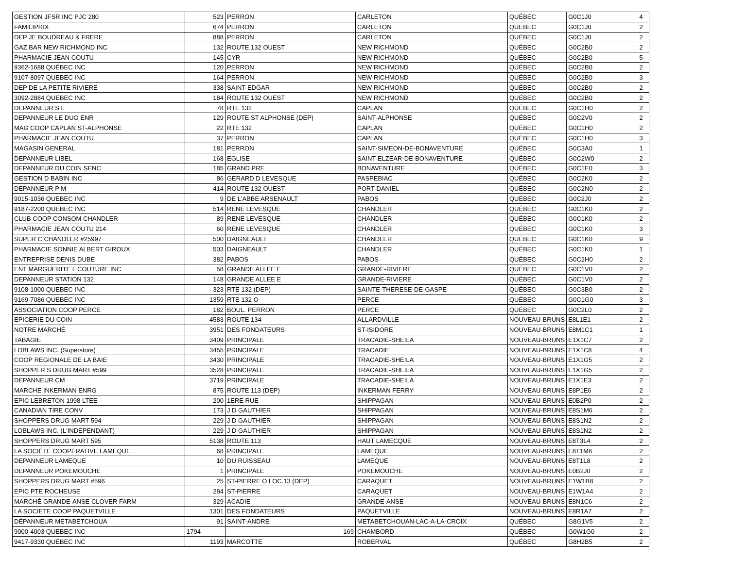| GESTION JFSR INC PJC 280 | 523 | PERRON | CARLETON | QUÉBEC | G0C1J0 | 4 |
| FAMILIPRIX | 674 | PERRON | CARLETON | QUÉBEC | G0C1J0 | 2 |
| DEP JE BOUDREAU & FRERE | 888 | PERRON | CARLETON | QUÉBEC | G0C1J0 | 2 |
| GAZ BAR NEW RICHMOND INC | 132 | ROUTE 132 OUEST | NEW RICHMOND | QUÉBEC | G0C2B0 | 2 |
| PHARMACIE JEAN COUTU | 145 | CYR | NEW RICHMOND | QUÉBEC | G0C2B0 | 5 |
| 9362-1688 QUÉBEC INC | 120 | PERRON | NEW RICHMOND | QUÉBEC | G0C2B0 | 2 |
| 9107-8097 QUEBEC INC | 164 | PERRON | NEW RICHMOND | QUÉBEC | G0C2B0 | 3 |
| DEP DE LA PETITE RIVIERE | 338 | SAINT-EDGAR | NEW RICHMOND | QUÉBEC | G0C2B0 | 2 |
| 3092-2884 QUEBEC INC | 184 | ROUTE 132 OUEST | NEW RICHMOND | QUÉBEC | G0C2B0 | 2 |
| DEPANNEUR S L | 78 | RTE 132 | CAPLAN | QUÉBEC | G0C1H0 | 2 |
| DEPANNEUR LE DUO ENR | 129 | ROUTE ST ALPHONSE (DEP) | SAINT-ALPHONSE | QUÉBEC | G0C2V0 | 2 |
| MAG COOP CAPLAN ST-ALPHONSE | 22 | RTE 132 | CAPLAN | QUÉBEC | G0C1H0 | 2 |
| PHARMACIE JEAN COUTU | 37 | PERRON | CAPLAN | QUÉBEC | G0C1H0 | 3 |
| MAGASIN GENERAL | 181 | PERRON | SAINT-SIMEON-DE-BONAVENTURE | QUÉBEC | G0C3A0 | 1 |
| DEPANNEUR LIBEL | 168 | EGLISE | SAINT-ELZEAR-DE-BONAVENTURE | QUÉBEC | G0C2W0 | 2 |
| DEPANNEUR DU COIN SENC | 185 | GRAND PRE | BONAVENTURE | QUÉBEC | G0C1E0 | 3 |
| GESTION D BABIN INC | 86 | GERARD D LEVESQUE | PASPEBIAC | QUÉBEC | G0C2K0 | 2 |
| DEPANNEUR P M | 414 | ROUTE 132 OUEST | PORT-DANIEL | QUÉBEC | G0C2N0 | 2 |
| 9015-1036 QUEBEC INC | 9 | DE L'ABBE ARSENAULT | PABOS | QUÉBEC | G0C2J0 | 2 |
| 9187-2200 QUEBEC INC | 514 | RENE LEVESQUE | CHANDLER | QUÉBEC | G0C1K0 | 2 |
| CLUB COOP CONSOM CHANDLER | 89 | RENE LEVESQUE | CHANDLER | QUÉBEC | G0C1K0 | 2 |
| PHARMACIE JEAN COUTU 214 | 60 | RENE LEVESQUE | CHANDLER | QUÉBEC | G0C1K0 | 3 |
| SUPER C CHANDLER #25997 | 500 | DAIGNEAULT | CHANDLER | QUÉBEC | G0C1K0 | 9 |
| PHARMACIE SONNIE ALBERT GIROUX | 503 | DAIGNEAULT | CHANDLER | QUÉBEC | G0C1K0 | 1 |
| ENTREPRISE DENIS DUBE | 382 | PABOS | PABOS | QUÉBEC | G0C2H0 | 2 |
| ENT MARGUERITE L COUTURE INC | 58 | GRANDE ALLEE E | GRANDE-RIVIERE | QUÉBEC | G0C1V0 | 2 |
| DEPANNEUR STATION 132 | 148 | GRANDE ALLEE E | GRANDE-RIVIERE | QUÉBEC | G0C1V0 | 2 |
| 9108-1000 QUEBEC INC | 323 | RTE 132 (DEP) | SAINTE-THERESE-DE-GASPE | QUÉBEC | G0C3B0 | 2 |
| 9169-7086 QUEBEC INC | 1359 | RTE 132 O | PERCE | QUÉBEC | G0C1G0 | 3 |
| ASSOCIATION COOP PERCE | 182 | BOUL. PERRON | PERCE | QUÉBEC | G0C2L0 | 2 |
| EPICERIE DU COIN | 4583 | ROUTE 134 | ALLARDVILLE | NOUVEAU-BRUNS | E8L1E1 | 2 |
| NOTRE MARCHÉ | 3951 | DES FONDATEURS | ST-ISIDORE | NOUVEAU-BRUNS | E8M1C1 | 1 |
| TABAGIE | 3409 | PRINCIPALE | TRACADIE-SHEILA | NOUVEAU-BRUNS | E1X1C7 | 2 |
| LOBLAWS INC. (Superstore) | 3455 | PRINCIPALE | TRACADIE | NOUVEAU-BRUNS | E1X1C8 | 4 |
| COOP REGIONALE DE LA BAIE | 3430 | PRINCIPALE | TRACADIE-SHEILA | NOUVEAU-BRUNS | E1X1G5 | 2 |
| SHOPPER S DRUG MART #599 | 3528 | PRINCIPALE | TRACADIE-SHEILA | NOUVEAU-BRUNS | E1X1G5 | 2 |
| DEPANNEUR CM | 3719 | PRINCIPALE | TRACADIE-SHEILA | NOUVEAU-BRUNS | E1X1E3 | 2 |
| MARCHE INKERMAN ENRG | 875 | ROUTE 113 (DEP) | INKERMAN FERRY | NOUVEAU-BRUNS | E8P1E6 | 2 |
| EPIC LEBRETON 1998 LTEE | 200 | 1ERE RUE | SHIPPAGAN | NOUVEAU-BRUNS | E0B2P0 | 2 |
| CANADIAN TIRE CONV | 173 | J D GAUTHIER | SHIPPAGAN | NOUVEAU-BRUNS | E8S1M6 | 2 |
| SHOPPERS DRUG MART 594 | 229 | J D GAUTHIER | SHIPPAGAN | NOUVEAU-BRUNS | E8S1N2 | 2 |
| LOBLAWS INC. (L'INDEPENDANT) | 229 | J D GAUTHIER | SHIPPAGAN | NOUVEAU-BRUNS | E8S1N2 | 2 |
| SHOPPERS DRUG MART 595 | 5138 | ROUTE 113 | HAUT LAMECQUE | NOUVEAU-BRUNS | E8T3L4 | 2 |
| LA SOCIÉTÉ COOPÉRATIVE LAMÈQUE | 68 | PRINCIPALE | LAMEQUE | NOUVEAU-BRUNS | E8T1M6 | 2 |
| DEPANNEUR LAMEQUE | 10 | DU RUISSEAU | LAMEQUE | NOUVEAU-BRUNS | E8T1L8 | 2 |
| DEPANNEUR POKEMOUCHE | 1 | PRINCIPALE | POKEMOUCHE | NOUVEAU-BRUNS | E0B2J0 | 2 |
| SHOPPERS DRUG MART #596 | 25 | ST-PIERRE O LOC.13 (DEP) | CARAQUET | NOUVEAU-BRUNS | E1W1B8 | 2 |
| EPIC PTE ROCHEUSE | 284 | ST-PIERRE | CARAQUET | NOUVEAU-BRUNS | E1W1A4 | 2 |
| MARCHÉ GRANDE-ANSE CLOVER FARM | 329 | ACADIE | GRANDE-ANSE | NOUVEAU-BRUNS | E8N1C6 | 2 |
| LA SOCIETE COOP PAQUETVILLE | 1301 | DES FONDATEURS | PAQUETVILLE | NOUVEAU-BRUNS | E8R1A7 | 2 |
| DÉPANNEUR METABETCHOUA | 91 | SAINT-ANDRE | METABETCHOUAN-LAC-A-LA-CROIX | QUÉBEC | G8G1V5 | 2 |
| 9000-4003 QUEBEC INC | 1794 | 169 | CHAMBORD | QUÉBEC | G0W1G0 | 2 |
| 9417-9330 QUÉBEC INC | 1193 | MARCOTTE | ROBERVAL | QUÉBEC | G8H2B5 | 2 |